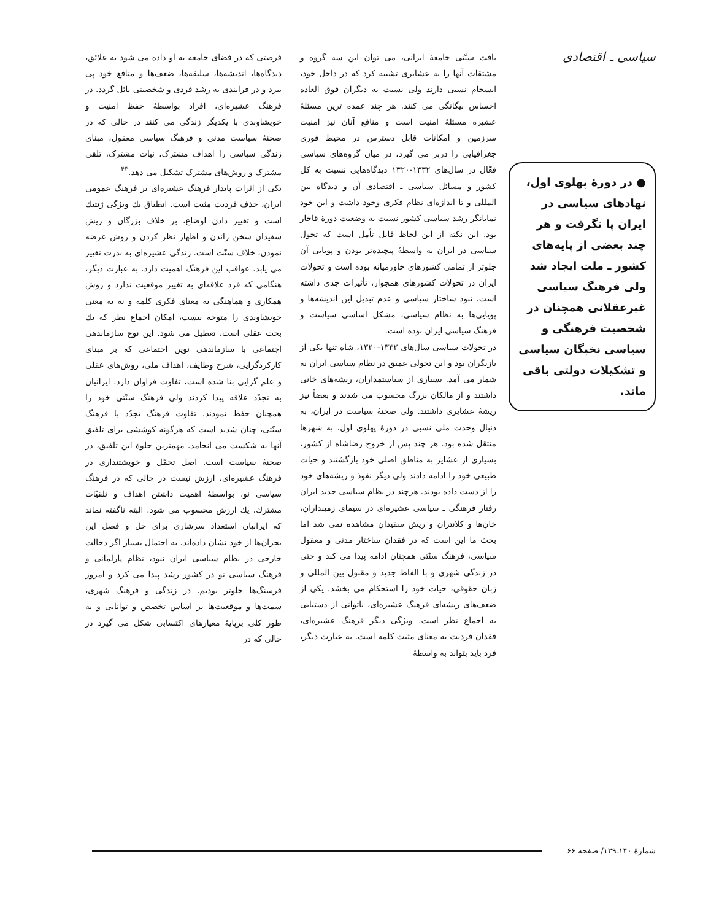سیاسی ـ اقتصادی
● در دورهٔ پهلوی اول، نهادهای سیاسی در ایران پا نگرفت و هر چند بعضی از پایه‌های کشور ـ ملت ایجاد شد ولی فرهنگ سیاسی غیرعقلانی همچنان در شخصیت فرهنگی و سیاسی نخبگان سیاسی و تشکیلات دولتی باقی ماند.
بافت سنّتی جامعهٔ ایرانی، می توان این سه گروه و مشتقات آنها را به عشایری تشبیه کرد که در داخل خود، انسجام نسبی دارند ولی نسبت به دیگران فوق العاده احساس بیگانگی می کنند. هر چند عمده ترین مسئلهٔ عشیره مسئلهٔ امنیت است و منافع آنان نیز امنیت سرزمین و امکانات قابل دسترس در محیط فوری جغرافیایی را دربر می گیرد، در میان گروه‌های سیاسی فعّال در سال‌های ۱۳۳۲-۱۳۲۰ دیدگاه‌هایی نسبت به کل کشور و مسائل سیاسی ـ اقتصادی آن و دیدگاه بین المللی و تا اندازه‌ای نظام فکری وجود داشت و این خود نمایانگر رشد سیاسی کشور نسبت به وضعیت دورهٔ قاجار بود. این نکته از این لحاظ قابل تأمل است که تحول سیاسی در ایران به واسطهٔ پیچیده‌تر بودن و پویایی آن جلوتر از تمامی کشورهای خاورمیانه بوده است و تحولات ایران در تحولات کشورهای همجوار، تأثیرات جدی داشته است. نبود ساختار سیاسی و عدم تبدیل این اندیشه‌ها و پویایی‌ها به نظام سیاسی، مشکل اساسی سیاست و فرهنگ سیاسی ایران بوده است.
در تحولات سیاسی سال‌های ۱۳۳۲-۱۳۲۰، شاه تنها یکی از بازیگران بود و این تحولی عمیق در نظام سیاسی ایران به شمار می آمد. بسیاری از سیاستمداران، ریشه‌های خانی داشتند و از مالکان بزرگ محسوب می شدند و بعضاً نیز ریشهٔ عشایری داشتند. ولی صحنهٔ سیاست در ایران، به دنبال وحدت ملی نسبی در دورهٔ پهلوی اول، به شهرها منتقل شده بود. هر چند پس از خروج رضاشاه از کشور، بسیاری از عشایر به مناطق اصلی خود بازگشتند و حیات طبیعی خود را ادامه دادند ولی دیگر نفوذ و ریشه‌های خود را از دست داده بودند. هرچند در نظام سیاسی جدید ایران رفتار فرهنگی ـ سیاسی عشیره‌ای در سیمای زمینداران، خان‌ها و کلانتران و ریش سفیدان مشاهده نمی شد اما بحث ما این است که در فقدان ساختار مدنی و معقول سیاسی، فرهنگ سنّتی همچنان ادامه پیدا می کند و حتی در زندگی شهری و با الفاظ جدید و مقبول بین المللی و زبان حقوقی، حیات خود را استحکام می بخشد. یکی از ضعف‌های ریشه‌ای فرهنگ عشیره‌ای، ناتوانی از دستیابی به اجماع نظر است. ویژگی دیگر فرهنگ عشیره‌ای، فقدان فردیت به معنای مثبت کلمه است. به عبارت دیگر، فرد باید بتواند به واسطهٔ
فرصتی که در فضای جامعه به او داده می شود به علائق، دیدگاه‌ها، اندیشه‌ها، سلیقه‌ها، ضعف‌ها و منافع خود پی ببرد و در فرایندی به رشد فردی و شخصیتی نائل گردد. در فرهنگ عشیره‌ای، افراد بواسطهٔ حفظ امنیت و خویشاوندی با یکدیگر زندگی می کنند در حالی که در صحنهٔ سیاست مدنی و فرهنگ سیاسی معقول، مبنای زندگی سیاسی را اهداف مشترک، نیات مشترک، تلقی مشترک و روش‌های مشترک تشکیل می دهد.<sup>۴۳</sup>
یکی از اثرات پایدار فرهنگ عشیره‌ای بر فرهنگ عمومی ایران، حذف فردیت مثبت است. انطباق یك ویژگی ژنتیك است و تغییر دادن اوضاع، بر خلاف بزرگان و ریش سفیدان سخن راندن و اظهار نظر کردن و روش عرضه نمودن، خلاف سنّت است. زندگی عشیره‌ای به ندرت تغییر می یابد. عواقب این فرهنگ اهمیت دارد. به عبارت دیگر، هنگامی که فرد علاقه‌ای به تغییر موقعیت ندارد و روش همکاری و هماهنگی به معنای فکری کلمه و نه به معنی خویشاوندی را متوجه نیست، امکان اجماع نظر که یك بحث عقلی است، تعطیل می شود. این نوع سازماندهی اجتماعی با سازماندهی نوین اجتماعی که بر مبنای کارکردگرایی، شرح وظایف، اهداف ملی، روش‌های عقلی و علم گرایی بنا شده است، تفاوت فراوان دارد. ایرانیان به تجدّد علاقه پیدا کردند ولی فرهنگ سنّتی خود را همچنان حفظ نمودند. تفاوت فرهنگ تجدّد با فرهنگ سنّتی، چنان شدید است که هرگونه کوششی برای تلفیق آنها به شکست می انجامد. مهمترین جلوهٔ این تلفیق، در صحنهٔ سیاست است. اصل تحمّل و خویشتنداری در فرهنگ عشیره‌ای، ارزش نیست در حالی که در فرهنگ سیاسی نو، بواسطهٔ اهمیت داشتن اهداف و تلقیّات مشترك، یك ارزش محسوب می شود. البته ناگفته نماند که ایرانیان استعداد سرشاری برای حل و فصل این بحران‌ها از خود نشان داده‌اند. به احتمال بسیار اگر دخالت خارجی در نظام سیاسی ایران نبود، نظام پارلمانی و فرهنگ سیاسی نو در کشور رشد پیدا می کرد و امروز فرسنگ‌ها جلوتر بودیم. در زندگی و فرهنگ شهری، سمت‌ها و موقعیت‌ها بر اساس تخصص و توانایی و به طور کلی برپایهٔ معیارهای اکتسابی شکل می گیرد در حالی که در
شمارهٔ ۱۴۰ـ۱۳۹/ صفحه ۶۶